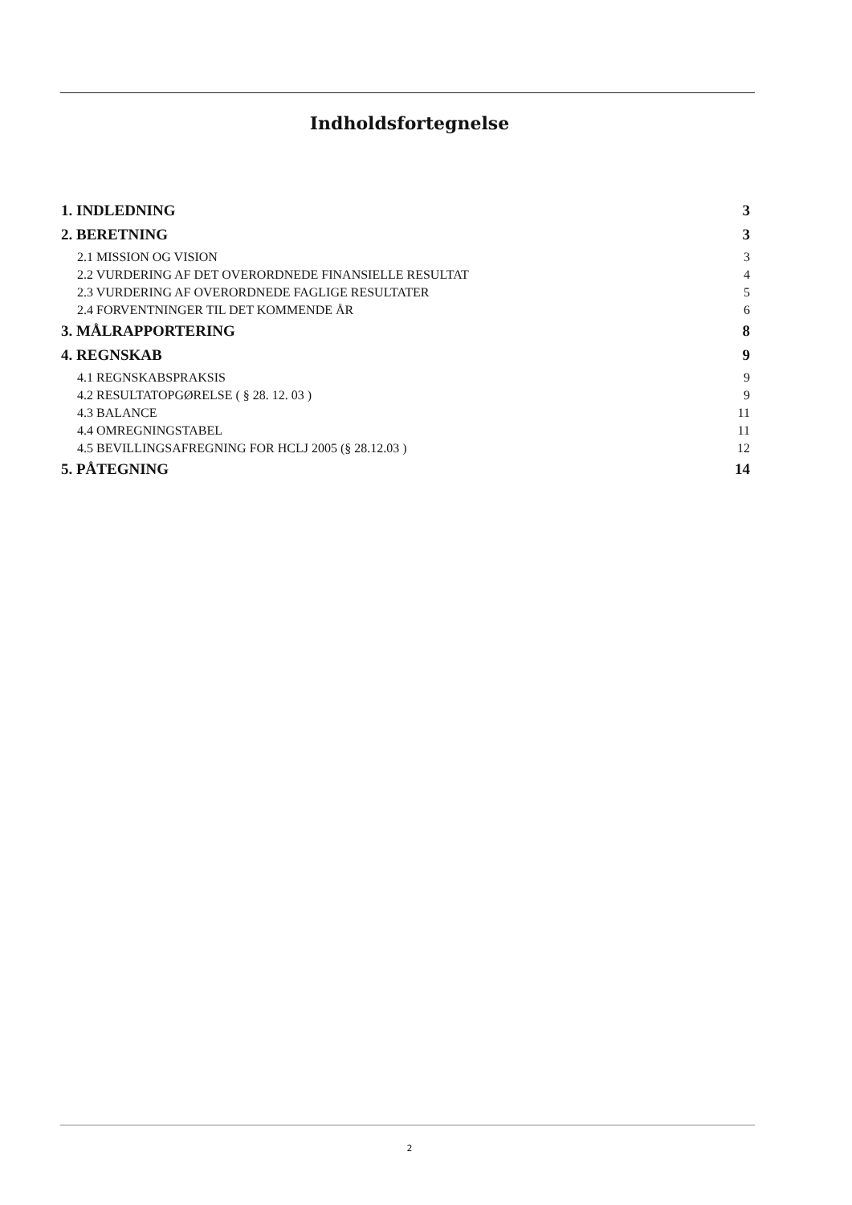Indholdsfortegnelse
1. INDLEDNING 3
2. BERETNING 3
2.1 MISSION OG VISION 3
2.2 VURDERING AF DET OVERORDNEDE FINANSIELLE RESULTAT 4
2.3 VURDERING AF OVERORDNEDE FAGLIGE RESULTATER 5
2.4 FORVENTNINGER TIL DET KOMMENDE ÅR 6
3. MÅLRAPPORTERING 8
4. REGNSKAB 9
4.1 REGNSKABSPRAKSIS 9
4.2 RESULTATOPGØRELSE ( § 28. 12. 03 ) 9
4.3 BALANCE 11
4.4 OMREGNINGSTABEL 11
4.5 BEVILLINGSAFREGNING FOR HCLJ 2005 (§ 28.12.03 ) 12
5. PÅTEGNING 14
2